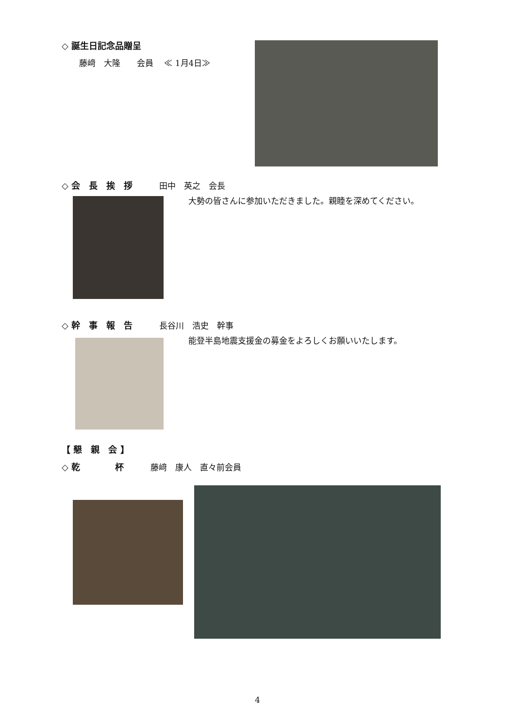◇ 誕生日記念品贈呈
藤﨑　大隆　　会員　 ≪ 1月4日≫
◇ 会　長　挨　拶 田中　英之　会長
大勢の皆さんに参加いただきました。親睦を深めてください。
◇ 幹　事　報　告 長谷川　浩史　幹事
能登半島地震支援金の募金をよろしくお願いいたします。
【 懇　親　会 】
◇ 乾　　　　杯 藤﨑　康人　直々前会員
4